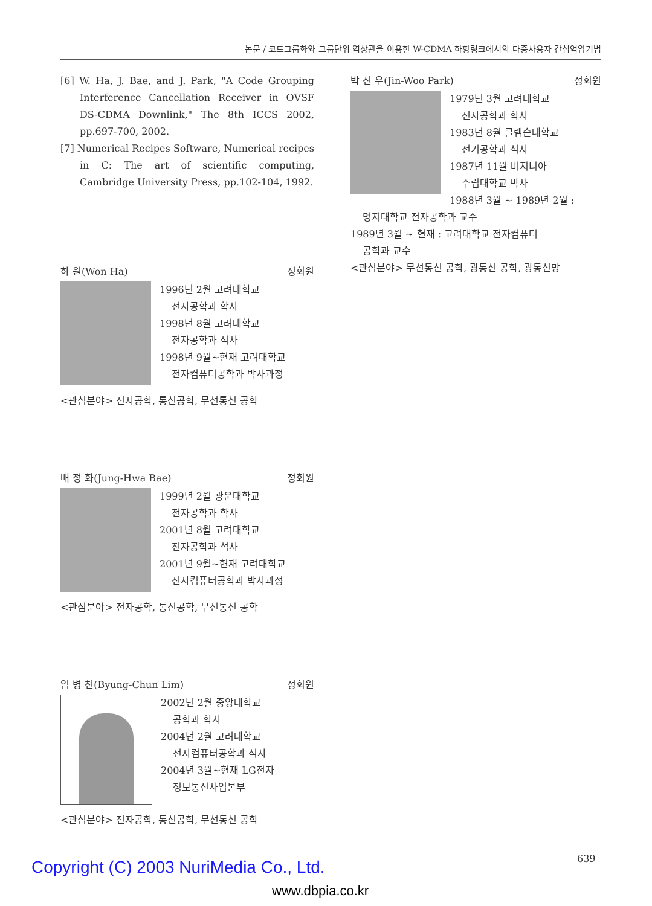논문 / 코드그룹화와 그룹단위 역상관을 이용한 W-CDMA 하향링크에서의 다중사용자 간섭억압기법
[6] W. Ha, J. Bae, and J. Park, "A Code Grouping Interference Cancellation Receiver in OVSF DS-CDMA Downlink," The 8th ICCS 2002, pp.697-700, 2002.
[7] Numerical Recipes Software, Numerical recipes in C: The art of scientific computing, Cambridge University Press, pp.102-104, 1992.
하 원(Won Ha) 정회원
1996년 2월 고려대학교
전자공학과 학사
1998년 8월 고려대학교
전자공학과 석사
1998년 9월~현재 고려대학교
전자컴퓨터공학과 박사과정
<관심분야> 전자공학, 통신공학, 무선통신 공학
배 정 화(Jung-Hwa Bae) 정회원
1999년 2월 광운대학교
전자공학과 학사
2001년 8월 고려대학교
전자공학과 석사
2001년 9월~현재 고려대학교
전자컴퓨터공학과 박사과정
<관심분야> 전자공학, 통신공학, 무선통신 공학
임 병 천(Byung-Chun Lim) 정회원
2002년 2월 중앙대학교
공학과 학사
2004년 2월 고려대학교
전자컴퓨터공학과 석사
2004년 3월~현재 LG전자
정보통신사업본부
<관심분야> 전자공학, 통신공학, 무선통신 공학
박 진 우(Jin-Woo Park) 정회원
1979년 3월 고려대학교
전자공학과 학사
1983년 8월 클렘슨대학교
전기공학과 석사
1987년 11월 버지니아
주립대학교 박사
1988년 3월 ~ 1989년 2월 :
명지대학교 전자공학과 교수
1989년 3월 ~ 현재 : 고려대학교 전자컴퓨터
공학과 교수
<관심분야> 무선통신 공학, 광통신 공학, 광통신망
639
Copyright (C) 2003 NuriMedia Co., Ltd.
www.dbpia.co.kr